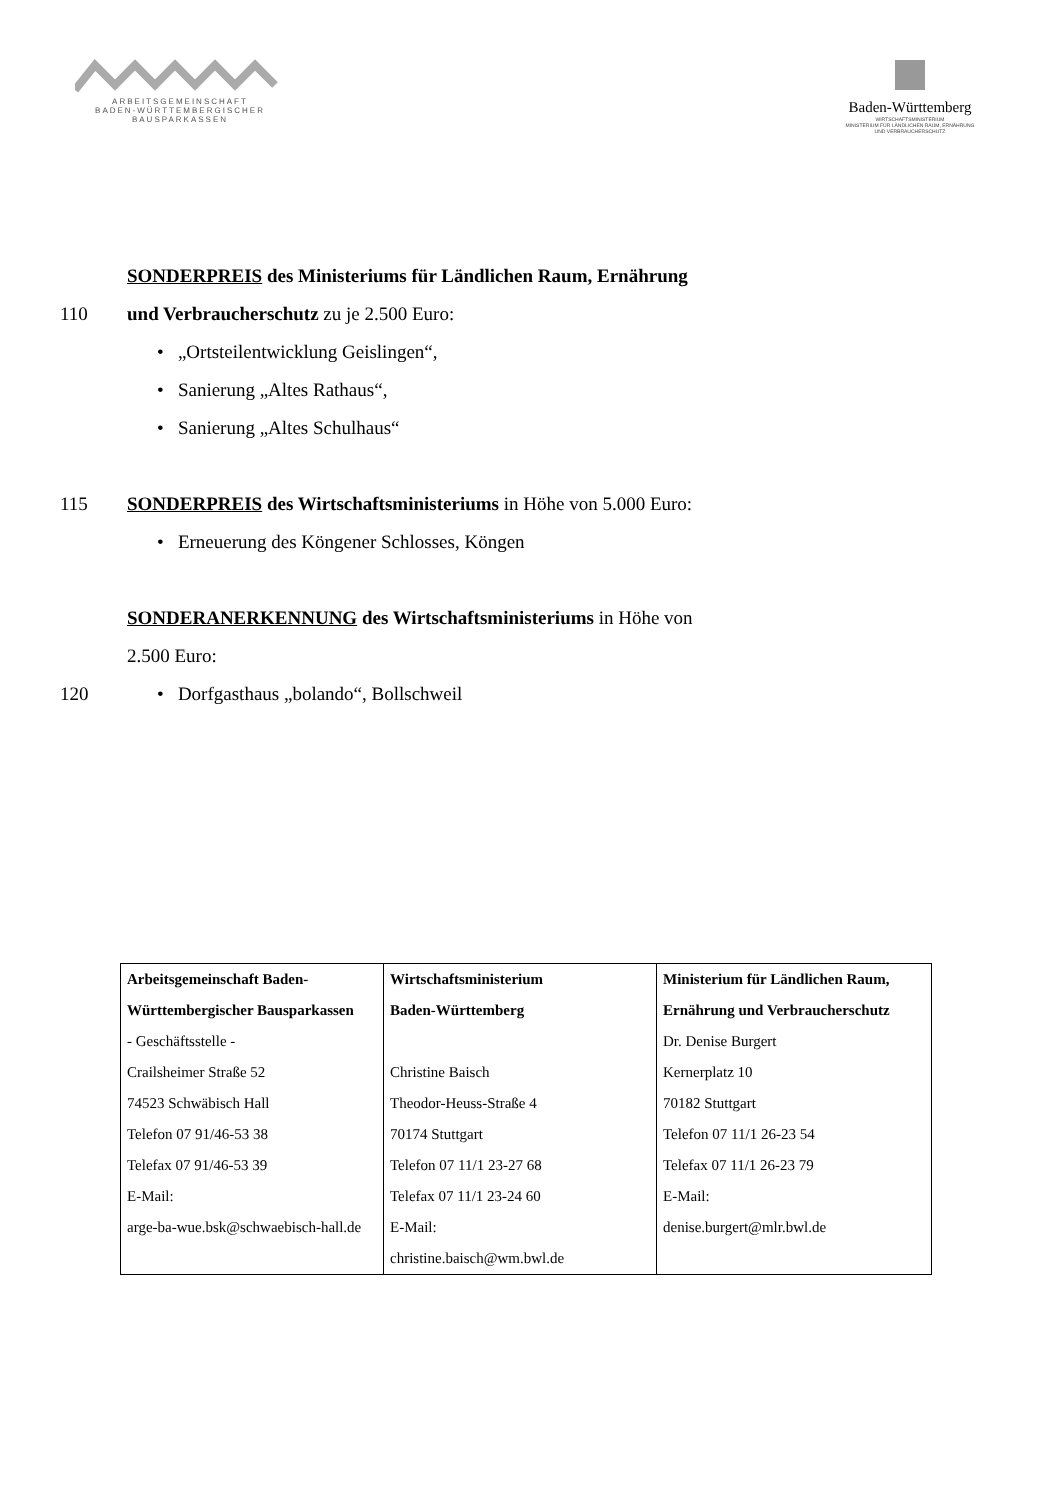ARBEITSGEMEINSCHAFT
BADEN-WÜRTTEMBERGISCHER
BAUSPARKASSEN
Baden-Württemberg
WIRTSCHAFTSMINISTERIUM
MINISTERIUM FÜR LÄNDLICHEN RAUM, ERNÄHRUNG
UND VERBRAUCHERSCHUTZ
SONDERPREIS des Ministeriums für Ländlichen Raum, Ernährung
110 und Verbraucherschutz zu je 2.500 Euro:
• „Ortsteilentwicklung Geislingen“,
• Sanierung „Altes Rathaus“,
• Sanierung „Altes Schulhaus“
115 SONDERPREIS des Wirtschaftsministeriums in Höhe von 5.000 Euro:
• Erneuerung des Köngener Schlosses, Köngen
SONDERANERKENNUNG des Wirtschaftsministeriums in Höhe von
2.500 Euro:
120 • Dorfgasthaus „bolando“, Bollschweil
| Arbeitsgemeinschaft Baden-Württembergischer Bausparkassen - Geschäftsstelle - Crailsheimer Straße 52 74523 Schwäbisch Hall Telefon 07 91/46-53 38 Telefax 07 91/46-53 39 E-Mail: arge-ba-wue.bsk@schwaebisch-hall.de | Wirtschaftsministerium Baden-Württemberg Christine Baisch Theodor-Heuss-Straße 4 70174 Stuttgart Telefon 07 11/1 23-27 68 Telefax 07 11/1 23-24 60 E-Mail: christine.baisch@wm.bwl.de | Ministerium für Ländlichen Raum, Ernährung und Verbraucherschutz Dr. Denise Burgert Kernerplatz 10 70182 Stuttgart Telefon 07 11/1 26-23 54 Telefax 07 11/1 26-23 79 E-Mail: denise.burgert@mlr.bwl.de |